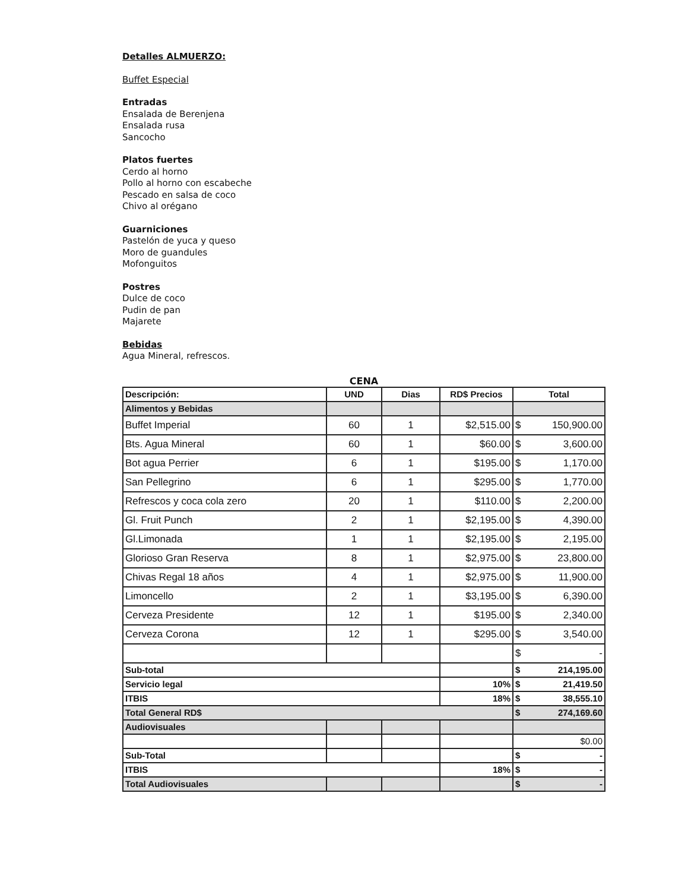Detalles ALMUERZO:
Buffet Especial
Entradas
Ensalada de Berenjena
Ensalada rusa
Sancocho
Platos fuertes
Cerdo al horno
Pollo al horno con escabeche
Pescado en salsa de coco
Chivo al orégano
Guarniciones
Pastelón de yuca y queso
Moro de guandules
Mofonguitos
Postres
Dulce de coco
Pudin de pan
Majarete
Bebidas
Agua Mineral, refrescos.
CENA
| Descripción: | UND | Dias | RD$ Precios | Total |
| --- | --- | --- | --- | --- |
| Alimentos y Bebidas | | | | |
| Buffet Imperial | 60 | 1 | $2,515.00 | $ 150,900.00 |
| Bts. Agua Mineral | 60 | 1 | $60.00 | $ 3,600.00 |
| Bot agua Perrier | 6 | 1 | $195.00 | $ 1,170.00 |
| San Pellegrino | 6 | 1 | $295.00 | $ 1,770.00 |
| Refrescos y coca cola zero | 20 | 1 | $110.00 | $ 2,200.00 |
| Gl. Fruit Punch | 2 | 1 | $2,195.00 | $ 4,390.00 |
| Gl.Limonada | 1 | 1 | $2,195.00 | $ 2,195.00 |
| Glorioso Gran Reserva | 8 | 1 | $2,975.00 | $ 23,800.00 |
| Chivas Regal 18 años | 4 | 1 | $2,975.00 | $ 11,900.00 |
| Limoncello | 2 | 1 | $3,195.00 | $ 6,390.00 |
| Cerveza Presidente | 12 | 1 | $195.00 | $ 2,340.00 |
| Cerveza Corona | 12 | 1 | $295.00 | $ 3,540.00 |
| | | | | $ - |
| Sub-total | | | | $ 214,195.00 |
| Servicio legal | | | 10% | $ 21,419.50 |
| ITBIS | | | 18% | $ 38,555.10 |
| Total General RD$ | | | | $ 274,169.60 |
| Audiovisuales | | | | |
| | | | | $0.00 |
| Sub-Total | | | | $ - |
| ITBIS | | | 18% | $ - |
| Total Audiovisuales | | | | $ - |